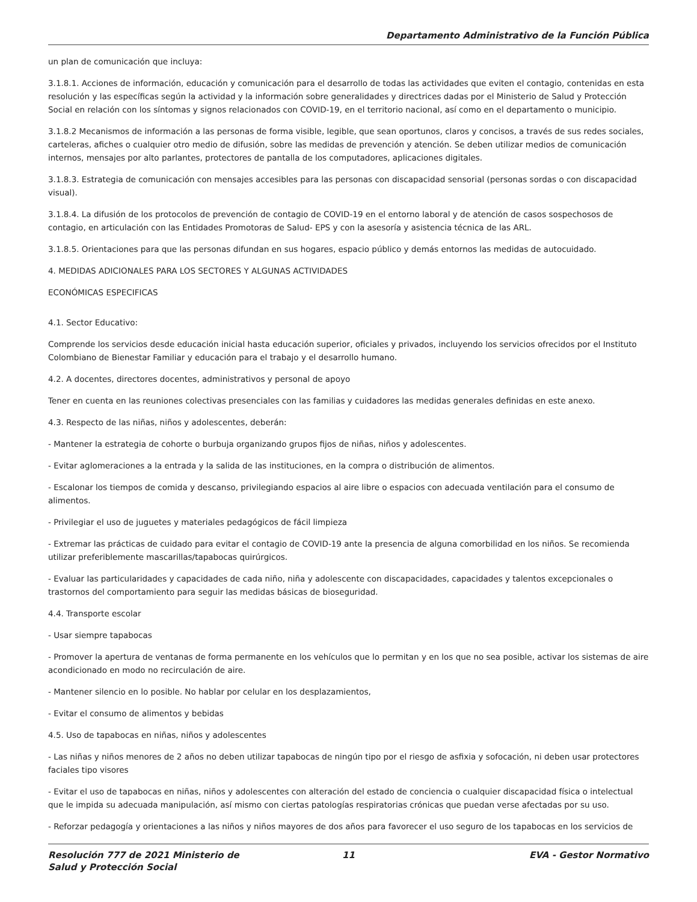Departamento Administrativo de la Función Pública
un plan de comunicación que incluya:
3.1.8.1. Acciones de información, educación y comunicación para el desarrollo de todas las actividades que eviten el contagio, contenidas en esta resolución y las específicas según la actividad y la información sobre generalidades y directrices dadas por el Ministerio de Salud y Protección Social en relación con los síntomas y signos relacionados con COVID-19, en el territorio nacional, así como en el departamento o municipio.
3.1.8.2 Mecanismos de información a las personas de forma visible, legible, que sean oportunos, claros y concisos, a través de sus redes sociales, carteleras, afiches o cualquier otro medio de difusión, sobre las medidas de prevención y atención. Se deben utilizar medios de comunicación internos, mensajes por alto parlantes, protectores de pantalla de los computadores, aplicaciones digitales.
3.1.8.3. Estrategia de comunicación con mensajes accesibles para las personas con discapacidad sensorial (personas sordas o con discapacidad visual).
3.1.8.4. La difusión de los protocolos de prevención de contagio de COVID-19 en el entorno laboral y de atención de casos sospechosos de contagio, en articulación con las Entidades Promotoras de Salud- EPS y con la asesoría y asistencia técnica de las ARL.
3.1.8.5. Orientaciones para que las personas difundan en sus hogares, espacio público y demás entornos las medidas de autocuidado.
4. MEDIDAS ADICIONALES PARA LOS SECTORES Y ALGUNAS ACTIVIDADES
ECONÓMICAS ESPECIFICAS
4.1. Sector Educativo:
Comprende los servicios desde educación inicial hasta educación superior, oficiales y privados, incluyendo los servicios ofrecidos por el Instituto Colombiano de Bienestar Familiar y educación para el trabajo y el desarrollo humano.
4.2. A docentes, directores docentes, administrativos y personal de apoyo
Tener en cuenta en las reuniones colectivas presenciales con las familias y cuidadores las medidas generales definidas en este anexo.
4.3. Respecto de las niñas, niños y adolescentes, deberán:
- Mantener la estrategia de cohorte o burbuja organizando grupos fijos de niñas, niños y adolescentes.
- Evitar aglomeraciones a la entrada y la salida de las instituciones, en la compra o distribución de alimentos.
- Escalonar los tiempos de comida y descanso, privilegiando espacios al aire libre o espacios con adecuada ventilación para el consumo de alimentos.
- Privilegiar el uso de juguetes y materiales pedagógicos de fácil limpieza
- Extremar las prácticas de cuidado para evitar el contagio de COVID-19 ante la presencia de alguna comorbilidad en los niños. Se recomienda utilizar preferiblemente mascarillas/tapabocas quirúrgicos.
- Evaluar las particularidades y capacidades de cada niño, niña y adolescente con discapacidades, capacidades y talentos excepcionales o trastornos del comportamiento para seguir las medidas básicas de bioseguridad.
4.4. Transporte escolar
- Usar siempre tapabocas
- Promover la apertura de ventanas de forma permanente en los vehículos que lo permitan y en los que no sea posible, activar los sistemas de aire acondicionado en modo no recirculación de aire.
- Mantener silencio en lo posible. No hablar por celular en los desplazamientos,
- Evitar el consumo de alimentos y bebidas
4.5. Uso de tapabocas en niñas, niños y adolescentes
- Las niñas y niños menores de 2 años no deben utilizar tapabocas de ningún tipo por el riesgo de asfixia y sofocación, ni deben usar protectores faciales tipo visores
- Evitar el uso de tapabocas en niñas, niños y adolescentes con alteración del estado de conciencia o cualquier discapacidad física o intelectual que le impida su adecuada manipulación, así mismo con ciertas patologías respiratorias crónicas que puedan verse afectadas por su uso.
- Reforzar pedagogía y orientaciones a las niños y niños mayores de dos años para favorecer el uso seguro de los tapabocas en los servicios de
Resolución 777 de 2021 Ministerio de Salud y Protección Social
11 EVA - Gestor Normativo